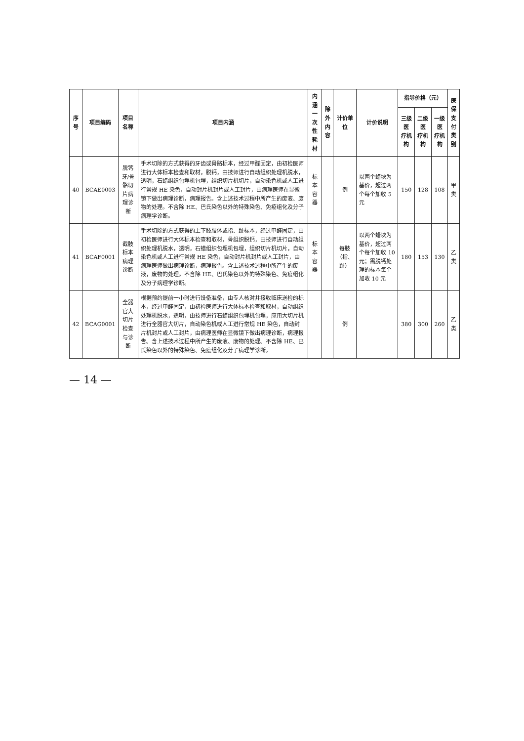| 序号 | 项目编码 | 项目名称 | 项目内涵 | 内涵 一次性耗材 | 除外 内容 | 计价单位 | 计价说明 | 指导价格（元） | | | 医保 支付 类别 |
| --- | --- | --- | --- | --- | --- | --- | --- | --- | --- | --- | --- |
| | | | | | | | | 三级医 疗机构 | 二级医 疗机构 | 一级医 疗机构 | |
| 40 | BCAE0003 | 脱钙牙/骨骼切片病理诊断 | 手术切除的方式获得的牙齿或骨骼标本，经过甲醛固定，由初检医师进行大体标本检查和取材，脱钙，由技师进行自动组织处理机脱水，透明，石蜡组织包埋机包埋，组织切片机切片，自动染色机或人工进行常规 HE 染色，自动封片机封片或人工封片，由病理医师在显微镜下做出病理诊断，病理报告。含上述技术过程中所产生的废液、废物的处理。不含除 HE、巴氏染色以外的特殊染色、免疫组化及分子病理学诊断。 | 标本容器 | | 例 | 以两个蜡块为基价，超过两个每个加收 5 元 | 150 | 128 | 108 | 甲类 |
| 41 | BCAF0001 | 截肢标本病理诊断 | 手术切除的方式获得的上下肢肢体或指、趾标本，经过甲醛固定，由初检医师进行大体标本检查和取材，骨组织脱钙，由技师进行自动组织处理机脱水，透明，石蜡组织包埋机包埋，组织切片机切片，自动染色机或人工进行常规 HE 染色，自动封片机封片或人工封片，由病理医师做出病理诊断，病理报告。含上述技术过程中所产生的废液，废物的处理。不含除 HE、巴氏染色以外的特殊染色、免疫组化及分子病理学诊断。 | 标本容器 | | 每肢 （指、趾） | 以两个蜡块为基价，超过两个每个加收 10 元；需脱钙处理的标本每个加收 10 元 | 180 | 153 | 130 | 乙类 |
| 42 | BCAG0001 | 全器官大切片检查与诊断 | 根据预约提前一小时进行设备准备，由专人核对并接收临床送检的标本，经过甲醛固定，由初检医师进行大体标本检查和取材，自动组织处理机脱水，透明，由技师进行石蜡组织包埋机包埋，应用大切片机进行全器官大切片，自动染色机或人工进行常规 HE 染色，自动封片机封片或人工封片，由病理医师在显微镜下做出病理诊断，病理报告。含上述技术过程中所产生的废液、废物的处理。不含除 HE、巴氏染色以外的特殊染色、免疫组化及分子病理学诊断。 | | | 例 | | 380 | 300 | 260 | 乙类 |
— 14 —